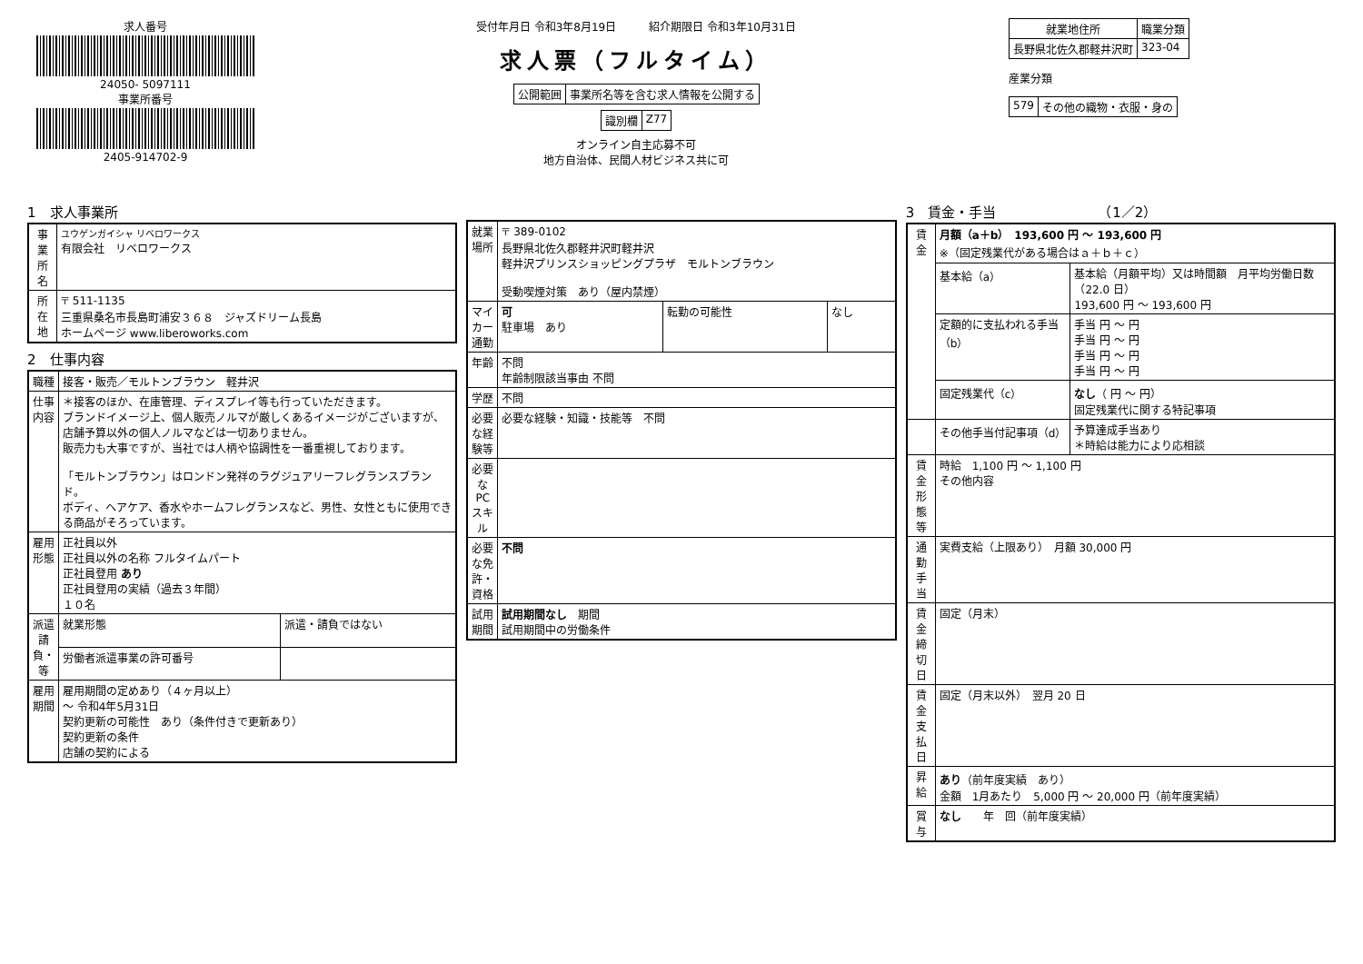求人番号
24050- 5097111
事業所番号
2405-914702-9
受付年月日 令和3年8月19日　　　紹介期限日 令和3年10月31日
求人票（フルタイム）
| 公開範囲 | 事業所名等を含む求人情報を公開する |
| 識別欄 | Z77 |
オンライン自主応募不可
地方自治体、民間人材ビジネス共に可
| 就業地住所 | 職業分類 |
| --- | --- |
| 長野県北佐久郡軽井沢町 | 323-04 |
産業分類
| 579 | その他の織物・衣服・身の |
1　求人事業所
| 事業所名 | ユウゲンガイシャ リベロワークス 有限会社 リベロワークス |
| 所在地 | 〒 511-1135 三重県桑名市長島町浦安３６８ ジャズドリーム長島 ホームページ www.liberoworks.com |
2　仕事内容
| 職種 | 接客・販売／モルトンブラウン 軽井沢 | |
| 仕事内容 | ＊接客のほか、在庫管理、ディスプレイ等も行っていただきます。 ブランドイメージ上、個人販売ノルマが厳しくあるイメージがございますが、店舗予算以外の個人ノルマなどは一切ありません。 販売力も大事ですが、当社では人柄や協調性を一番重視しております。 「モルトンブラウン」はロンドン発祥のラグジュアリーフレグランスブランド。 ボディ、ヘアケア、香水やホームフレグランスなど、男性、女性ともに使用できる商品がそろっています。 | |
| 雇用形態 | 正社員以外 正社員以外の名称 フルタイムパート 正社員登用 あり 正社員登用の実績（過去３年間） １０名 | |
| 派遣請負・等 | 就業形態 | 派遣・請負ではない |
| | 労働者派遣事業の許可番号 | |
| 雇用期間 | 雇用期間の定めあり（４ヶ月以上） ～ 令和4年5月31日 契約更新の可能性 あり（条件付きで更新あり） 契約更新の条件 店舗の契約による | |
| 就業場所 | 〒 389-0102 長野県北佐久郡軽井沢町軽井沢 軽井沢プリンスショッピングプラザ モルトンブラウン 受動喫煙対策 あり（屋内禁煙） | | |
| マイカー通勤 | 可 駐車場 あり | 転勤の可能性 | なし |
| 年齢 | 不問 年齢制限該当事由 不問 | | |
| 学歴 | 不問 | | |
| 必要な経験等 | 必要な経験・知識・技能等 不問 | | |
| 必要なPCスキル | | | |
| 必要な免許・資格 | 不問 | | |
| 試用期間 | 試用期間なし 期間 試用期間中の労働条件 | | |
3　賃金・手当　　　　　　　　（1／2）
| 賃金 | 月額（a＋b） 193,600 円 ～ 193,600 円 ※（固定残業代がある場合はａ＋ｂ＋ｃ） | |
| | 基本給（a） | 基本給（月額平均）又は時間額 月平均労働日数（22.0 日） 193,600 円 ～ 193,600 円 |
| | 定額的に支払われる手当（b） | 手当 円 ～ 円 手当 円 ～ 円 手当 円 ～ 円 手当 円 ～ 円 |
| | 固定残業代（c） | なし （ 円 ～ 円） 固定残業代に関する特記事項 |
| | その他手当付記事項（d） | 予算達成手当あり ＊時給は能力により応相談 |
| 賃金形態等 | 時給 1,100 円 ～ 1,100 円 その他内容 | |
| 通勤手当 | 実費支給（上限あり） 月額 30,000 円 | |
| 賃金締切日 | 固定（月末） | |
| 賃金支払日 | 固定（月末以外） 翌月 20 日 | |
| 昇給 | あり （前年度実績 あり） 金額 1月あたり 5,000 円 ～ 20,000 円（前年度実績） | |
| 賞与 | なし 年 回（前年度実績） | |